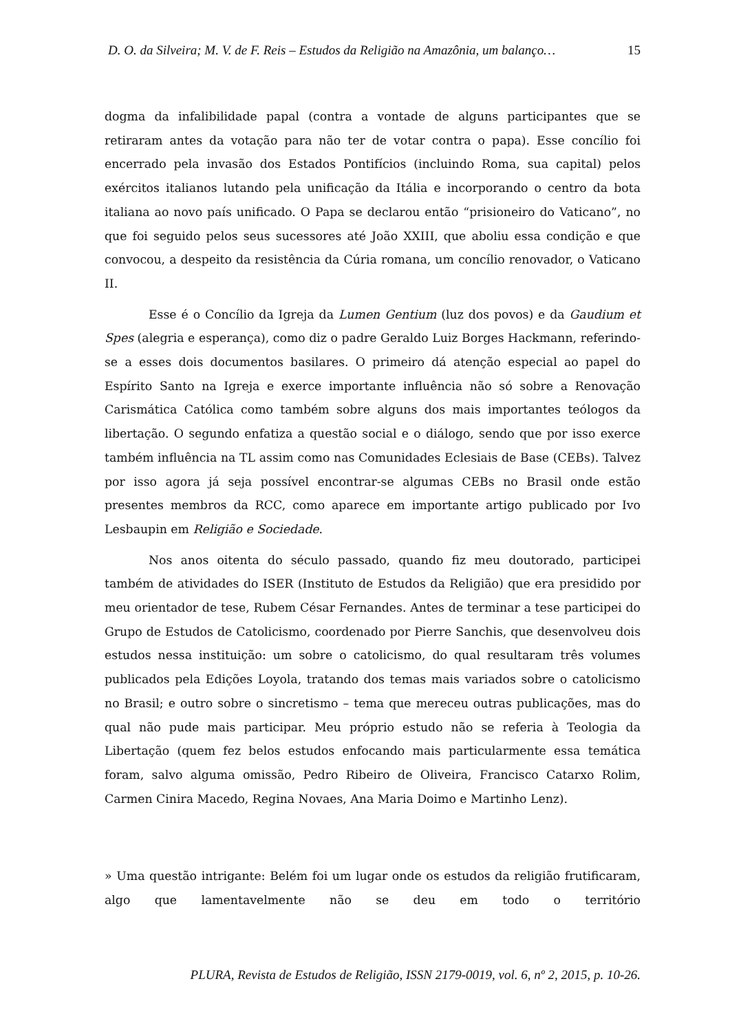D. O. da Silveira; M. V. de F. Reis – Estudos da Religião na Amazônia, um balanço… 15
dogma da infalibilidade papal (contra a vontade de alguns participantes que se retiraram antes da votação para não ter de votar contra o papa). Esse concílio foi encerrado pela invasão dos Estados Pontifícios (incluindo Roma, sua capital) pelos exércitos italianos lutando pela unificação da Itália e incorporando o centro da bota italiana ao novo país unificado. O Papa se declarou então “prisioneiro do Vaticano”, no que foi seguido pelos seus sucessores até João XXIII, que aboliu essa condição e que convocou, a despeito da resistência da Cúria romana, um concílio renovador, o Vaticano II.
Esse é o Concílio da Igreja da Lumen Gentium (luz dos povos) e da Gaudium et Spes (alegria e esperança), como diz o padre Geraldo Luiz Borges Hackmann, referindo-se a esses dois documentos basilares. O primeiro dá atenção especial ao papel do Espírito Santo na Igreja e exerce importante influência não só sobre a Renovação Carismática Católica como também sobre alguns dos mais importantes teólogos da libertação. O segundo enfatiza a questão social e o diálogo, sendo que por isso exerce também influência na TL assim como nas Comunidades Eclesiais de Base (CEBs). Talvez por isso agora já seja possível encontrar-se algumas CEBs no Brasil onde estão presentes membros da RCC, como aparece em importante artigo publicado por Ivo Lesbaupin em Religião e Sociedade.
Nos anos oitenta do século passado, quando fiz meu doutorado, participei também de atividades do ISER (Instituto de Estudos da Religião) que era presidido por meu orientador de tese, Rubem César Fernandes. Antes de terminar a tese participei do Grupo de Estudos de Catolicismo, coordenado por Pierre Sanchis, que desenvolveu dois estudos nessa instituição: um sobre o catolicismo, do qual resultaram três volumes publicados pela Edições Loyola, tratando dos temas mais variados sobre o catolicismo no Brasil; e outro sobre o sincretismo – tema que mereceu outras publicações, mas do qual não pude mais participar. Meu próprio estudo não se referia à Teologia da Libertação (quem fez belos estudos enfocando mais particularmente essa temática foram, salvo alguma omissão, Pedro Ribeiro de Oliveira, Francisco Catarxo Rolim, Carmen Cinira Macedo, Regina Novaes, Ana Maria Doimo e Martinho Lenz).
» Uma questão intrigante: Belém foi um lugar onde os estudos da religião frutificaram, algo que lamentavelmente não se deu em todo o território
PLURA, Revista de Estudos de Religião, ISSN 2179-0019, vol. 6, nº 2, 2015, p. 10-26.